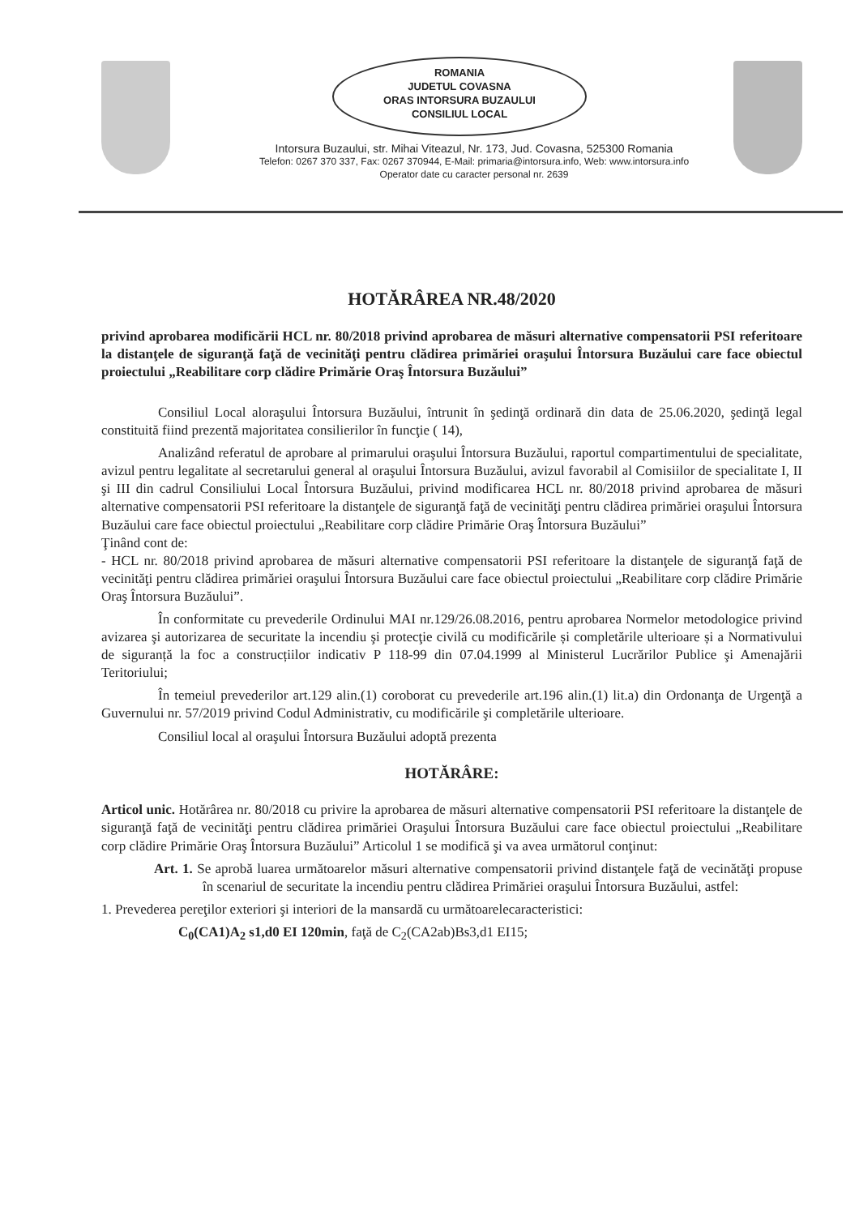ROMANIA
JUDETUL COVASNA
ORAS INTORSURA BUZAULUI
CONSILIUL LOCAL
Intorsura Buzaului, str. Mihai Viteazul, Nr. 173, Jud. Covasna, 525300 Romania
Telefon: 0267 370 337, Fax: 0267 370944, E-Mail: primaria@intorsura.info, Web: www.intorsura.info
Operator date cu caracter personal nr. 2639
HOTĂRÂREA NR.48/2020
privind aprobarea modificării HCL nr. 80/2018 privind aprobarea de măsuri alternative compensatorii PSI referitoare la distanţele de siguranţă faţă de vecinităţi pentru clădirea primăriei oraşului Întorsura Buzăului care face obiectul proiectului „Reabilitare corp clădire Primărie Oraş Întorsura Buzăului”
Consiliul Local aloraşului Întorsura Buzăului, întrunit în şedinţă ordinară din data de 25.06.2020, şedinţă legal constituită fiind prezentă majoritatea consilierilor în funcţie ( 14),
Analizând referatul de aprobare al primarului oraşului Întorsura Buzăului, raportul compartimentului de specialitate, avizul pentru legalitate al secretarului general al oraşului Întorsura Buzăului, avizul favorabil al Comisiilor de specialitate I, II şi III din cadrul Consiliului Local Întorsura Buzăului, privind modificarea HCL nr. 80/2018 privind aprobarea de măsuri alternative compensatorii PSI referitoare la distanţele de siguranţă faţă de vecinităţi pentru clădirea primăriei oraşului Întorsura Buzăului care face obiectul proiectului „Reabilitare corp clădire Primărie Oraş Întorsura Buzăului”
Ţinând cont de:
- HCL nr. 80/2018 privind aprobarea de măsuri alternative compensatorii PSI referitoare la distanţele de siguranţă faţă de vecinităţi pentru clădirea primăriei oraşului Întorsura Buzăului care face obiectul proiectului „Reabilitare corp clădire Primărie Oraş Întorsura Buzăului”.
În conformitate cu prevederile Ordinului MAI nr.129/26.08.2016, pentru aprobarea Normelor metodologice privind avizarea şi autorizarea de securitate la incendiu şi protecţie civilă cu modificările și completările ulterioare și a Normativului de siguranță la foc a construcțiilor indicativ P 118-99 din 07.04.1999 al Ministerul Lucrărilor Publice şi Amenajării Teritoriului;
În temeiul prevederilor art.129 alin.(1) coroborat cu prevederile art.196 alin.(1) lit.a) din Ordonanţa de Urgenţă a Guvernului nr. 57/2019 privind Codul Administrativ, cu modificările şi completările ulterioare.
Consiliul local al oraşului Întorsura Buzăului adoptă prezenta
HOTĂRÂRE:
Articol unic. Hotărârea nr. 80/2018 cu privire la aprobarea de măsuri alternative compensatorii PSI referitoare la distanţele de siguranţă faţă de vecinităţi pentru clădirea primăriei Oraşului Întorsura Buzăului care face obiectul proiectului „Reabilitare corp clădire Primărie Oraş Întorsura Buzăului” Articolul 1 se modifică şi va avea următorul conţinut:
Art. 1. Se aprobă luarea următoarelor măsuri alternative compensatorii privind distanţele faţă de vecinătăţi propuse în scenariul de securitate la incendiu pentru clădirea Primăriei oraşului Întorsura Buzăului, astfel:
1. Prevederea pereţilor exteriori şi interiori de la mansardă cu următoarelecaracteristici:
C<sub>0</sub>(CA1)A<sub>2</sub> s1,d0 EI 120min, faţă de C<sub>2</sub>(CA2ab)Bs3,d1 EI15;